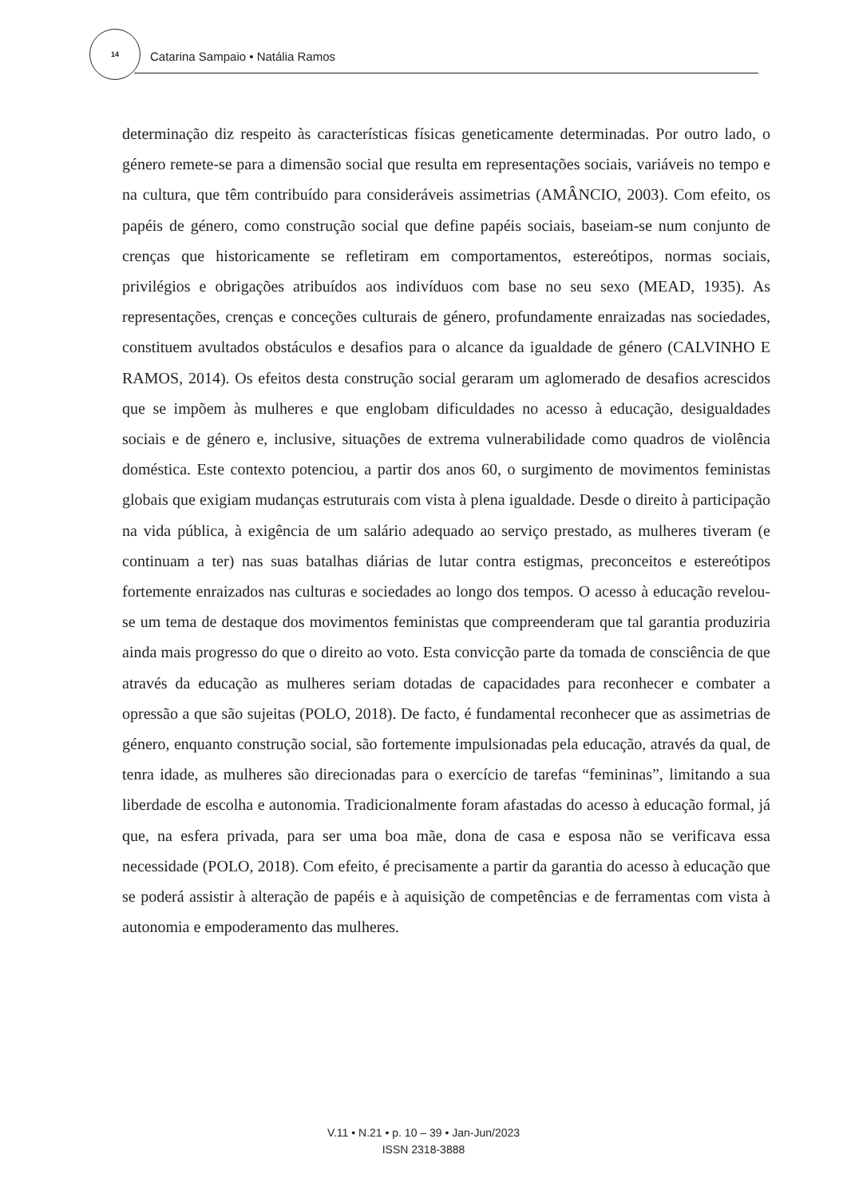14 Catarina Sampaio • Natália Ramos
determinação diz respeito às características físicas geneticamente determinadas. Por outro lado, o género remete-se para a dimensão social que resulta em representações sociais, variáveis no tempo e na cultura, que têm contribuído para consideráveis assimetrias (AMÂNCIO, 2003). Com efeito, os papéis de género, como construção social que define papéis sociais, baseiam-se num conjunto de crenças que historicamente se refletiram em comportamentos, estereótipos, normas sociais, privilégios e obrigações atribuídos aos indivíduos com base no seu sexo (MEAD, 1935). As representações, crenças e conceções culturais de género, profundamente enraizadas nas sociedades, constituem avultados obstáculos e desafios para o alcance da igualdade de género (CALVINHO E RAMOS, 2014). Os efeitos desta construção social geraram um aglomerado de desafios acrescidos que se impõem às mulheres e que englobam dificuldades no acesso à educação, desigualdades sociais e de género e, inclusive, situações de extrema vulnerabilidade como quadros de violência doméstica. Este contexto potenciou, a partir dos anos 60, o surgimento de movimentos feministas globais que exigiam mudanças estruturais com vista à plena igualdade. Desde o direito à participação na vida pública, à exigência de um salário adequado ao serviço prestado, as mulheres tiveram (e continuam a ter) nas suas batalhas diárias de lutar contra estigmas, preconceitos e estereótipos fortemente enraizados nas culturas e sociedades ao longo dos tempos. O acesso à educação revelou-se um tema de destaque dos movimentos feministas que compreenderam que tal garantia produziria ainda mais progresso do que o direito ao voto. Esta convicção parte da tomada de consciência de que através da educação as mulheres seriam dotadas de capacidades para reconhecer e combater a opressão a que são sujeitas (POLO, 2018). De facto, é fundamental reconhecer que as assimetrias de género, enquanto construção social, são fortemente impulsionadas pela educação, através da qual, de tenra idade, as mulheres são direcionadas para o exercício de tarefas “femininas”, limitando a sua liberdade de escolha e autonomia. Tradicionalmente foram afastadas do acesso à educação formal, já que, na esfera privada, para ser uma boa mãe, dona de casa e esposa não se verificava essa necessidade (POLO, 2018). Com efeito, é precisamente a partir da garantia do acesso à educação que se poderá assistir à alteração de papéis e à aquisição de competências e de ferramentas com vista à autonomia e empoderamento das mulheres.
V.11 • N.21 • p. 10 – 39 • Jan-Jun/2023
ISSN 2318-3888